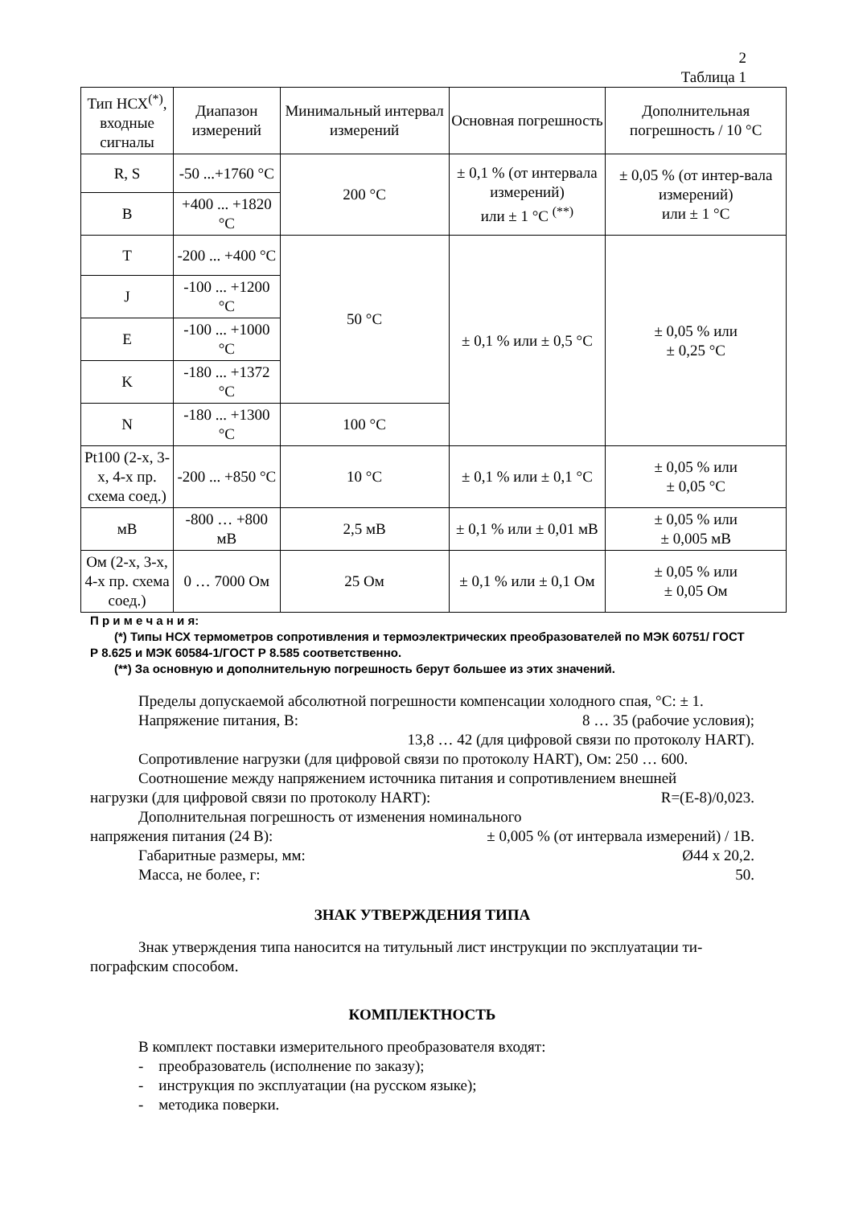2
Таблица 1
| Тип НСХ<sup>(*)</sup>, входные сигналы | Диапазон измерений | Минимальный интервал измерений | Основная погрешность | Дополнительная погрешность / 10 °С |
| --- | --- | --- | --- | --- |
| R, S | -50 ...+1760 °С | 200 °С | ± 0,1 % (от интервала измерений) или ± 1 °С <sup>(**)</sup> | ± 0,05 % (от интер-вала измерений) или ± 1 °С |
| B | +400 ... +1820 °С | | | |
| T | -200 ... +400 °С | 50 °С | ± 0,1 % или ± 0,5 °С | ± 0,05 % или ± 0,25 °С |
| J | -100 ... +1200 °С | | | |
| E | -100 ... +1000 °С | | | |
| K | -180 ... +1372 °С | | | |
| N | -180 ... +1300 °С | 100 °С | | |
| Pt100 (2-х, 3-х, 4-х пр. схема соед.) | -200 ... +850 °С | 10 °С | ± 0,1 % или ± 0,1 °С | ± 0,05 % или ± 0,05 °С |
| мВ | -800 … +800 мВ | 2,5 мВ | ± 0,1 % или ± 0,01 мВ | ± 0,05 % или ± 0,005 мВ |
| Ом (2-х, 3-х, 4-х пр. схема соед.) | 0 … 7000 Ом | 25 Ом | ± 0,1 % или ± 0,1 Ом | ± 0,05 % или ± 0,05 Ом |
П р и м е ч а н и я:
(*) Типы НСХ термометров сопротивления и термоэлектрических преобразователей по МЭК 60751/ ГОСТ
Р 8.625 и МЭК 60584-1/ГОСТ Р 8.585 соответственно.
(**) За основную и дополнительную погрешность берут большее из этих значений.
Пределы допускаемой абсолютной погрешности компенсации холодного спая, °С: ± 1.
Напряжение питания, В: 8 … 35 (рабочие условия);
13,8 … 42 (для цифровой связи по протоколу HART).
Сопротивление нагрузки (для цифровой связи по протоколу HART), Ом: 250 … 600.
Соотношение между напряжением источника питания и сопротивлением внешней
нагрузки (для цифровой связи по протоколу HART): R=(E-8)/0,023.
Дополнительная погрешность от изменения номинального
напряжения питания (24 В): ± 0,005 % (от интервала измерений) / 1В.
Габаритные размеры, мм: Ø44 x 20,2.
Масса, не более, г: 50.
ЗНАК УТВЕРЖДЕНИЯ ТИПА
Знак утверждения типа наносится на титульный лист инструкции по эксплуатации ти-пографским способом.
КОМПЛЕКТНОСТЬ
В комплект поставки измерительного преобразователя входят:
- преобразователь (исполнение по заказу);
- инструкция по эксплуатации (на русском языке);
- методика поверки.